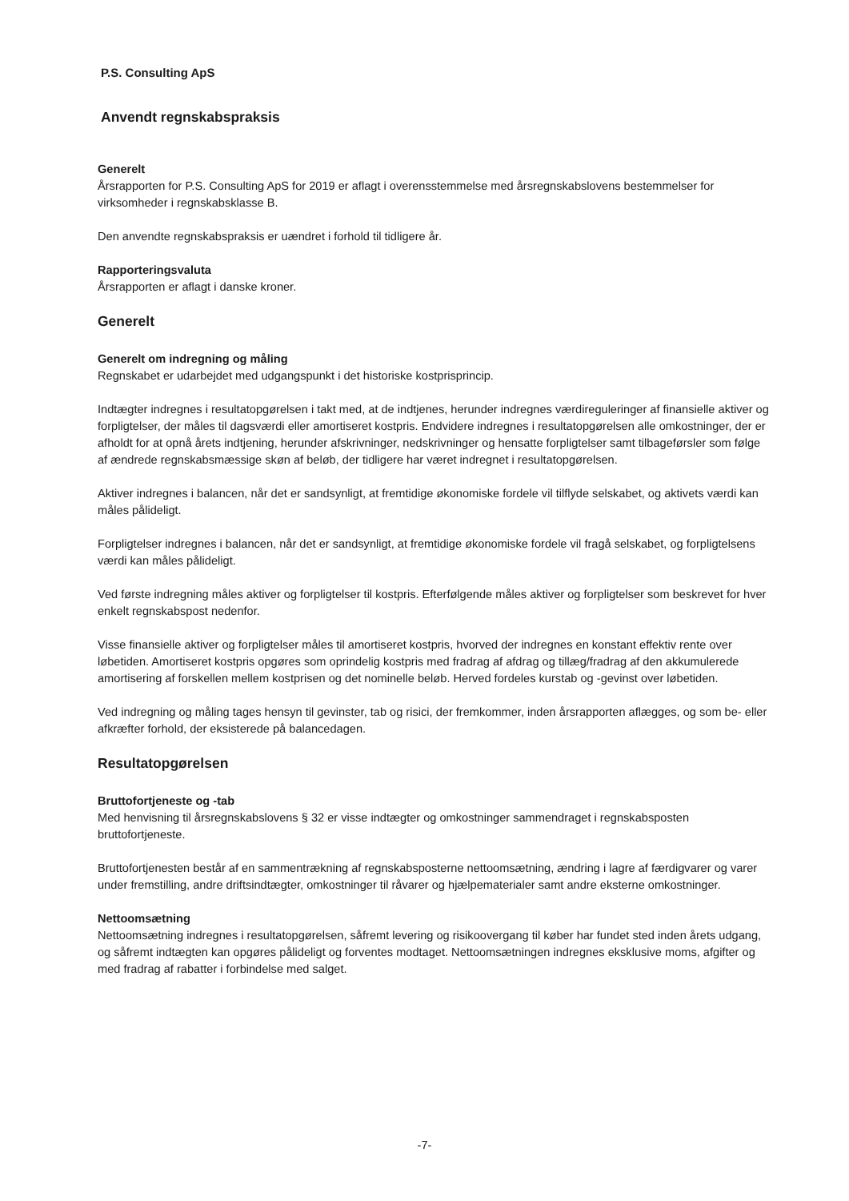P.S. Consulting ApS
Anvendt regnskabspraksis
Generelt
Årsrapporten for P.S. Consulting ApS for 2019 er aflagt i overensstemmelse med årsregnskabslovens bestemmelser for virksomheder i regnskabsklasse B.
Den anvendte regnskabspraksis er uændret i forhold til tidligere år.
Rapporteringsvaluta
Årsrapporten er aflagt i danske kroner.
Generelt
Generelt om indregning og måling
Regnskabet er udarbejdet med udgangspunkt i det historiske kostprisprincip.
Indtægter indregnes i resultatopgørelsen i takt med, at de indtjenes, herunder indregnes værdireguleringer af finansielle aktiver og forpligtelser, der måles til dagsværdi eller amortiseret kostpris. Endvidere indregnes i resultatopgørelsen alle omkostninger, der er afholdt for at opnå årets indtjening, herunder afskrivninger, nedskrivninger og hensatte forpligtelser samt tilbageførsler som følge af ændrede regnskabsmæssige skøn af beløb, der tidligere har været indregnet i resultatopgørelsen.
Aktiver indregnes i balancen, når det er sandsynligt, at fremtidige økonomiske fordele vil tilflyde selskabet, og aktivets værdi kan måles pålideligt.
Forpligtelser indregnes i balancen, når det er sandsynligt, at fremtidige økonomiske fordele vil fragå selskabet, og forpligtelsens værdi kan måles pålideligt.
Ved første indregning måles aktiver og forpligtelser til kostpris. Efterfølgende måles aktiver og forpligtelser som beskrevet for hver enkelt regnskabspost nedenfor.
Visse finansielle aktiver og forpligtelser måles til amortiseret kostpris, hvorved der indregnes en konstant effektiv rente over løbetiden. Amortiseret kostpris opgøres som oprindelig kostpris med fradrag af afdrag og tillæg/fradrag af den akkumulerede amortisering af forskellen mellem kostprisen og det nominelle beløb. Herved fordeles kurstab og -gevinst over løbetiden.
Ved indregning og måling tages hensyn til gevinster, tab og risici, der fremkommer, inden årsrapporten aflægges, og som be- eller afkræfter forhold, der eksisterede på balancedagen.
Resultatopgørelsen
Bruttofortjeneste og -tab
Med henvisning til årsregnskabslovens § 32 er visse indtægter og omkostninger sammendraget i regnskabsposten bruttofortjeneste.
Bruttofortjenesten består af en sammentrækning af regnskabsposterne nettoomsætning, ændring i lagre af færdigvarer og varer under fremstilling, andre driftsindtægter, omkostninger til råvarer og hjælpematerialer samt andre eksterne omkostninger.
Nettoomsætning
Nettoomsætning indregnes i resultatopgørelsen, såfremt levering og risikoovergang til køber har fundet sted inden årets udgang, og såfremt indtægten kan opgøres pålideligt og forventes modtaget. Nettoomsætningen indregnes eksklusive moms, afgifter og med fradrag af rabatter i forbindelse med salget.
-7-